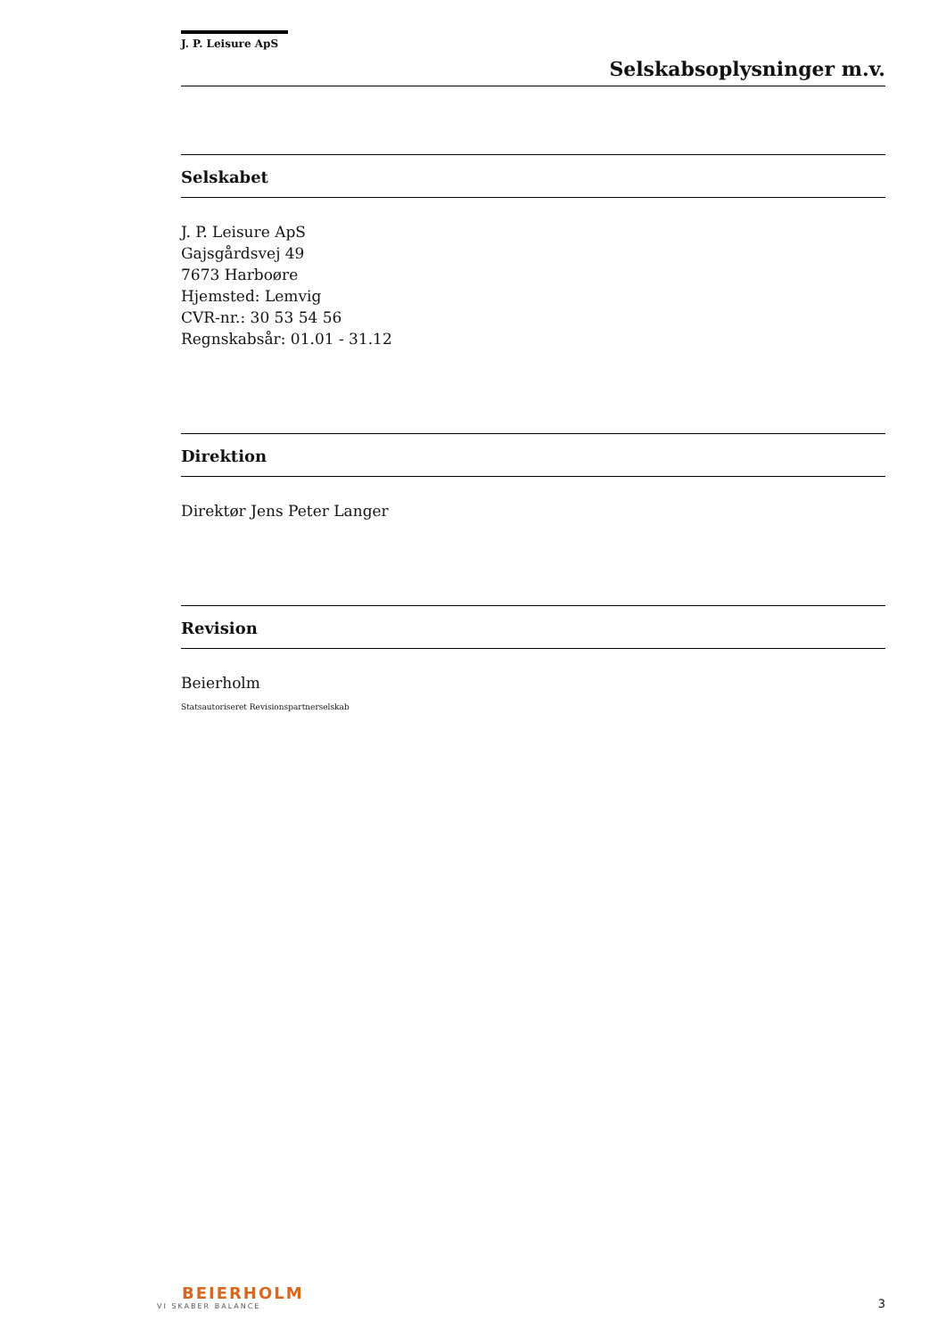J. P. Leisure ApS
Selskabsoplysninger m.v.
Selskabet
J. P. Leisure ApS
Gajsgårdsvej 49
7673 Harboøre
Hjemsted: Lemvig
CVR-nr.: 30 53 54 56
Regnskabsår: 01.01 - 31.12
Direktion
Direktør Jens Peter Langer
Revision
Beierholm
Statsautoriseret Revisionspartnerselskab
BEIERHOLM
VI SKABER BALANCE
3